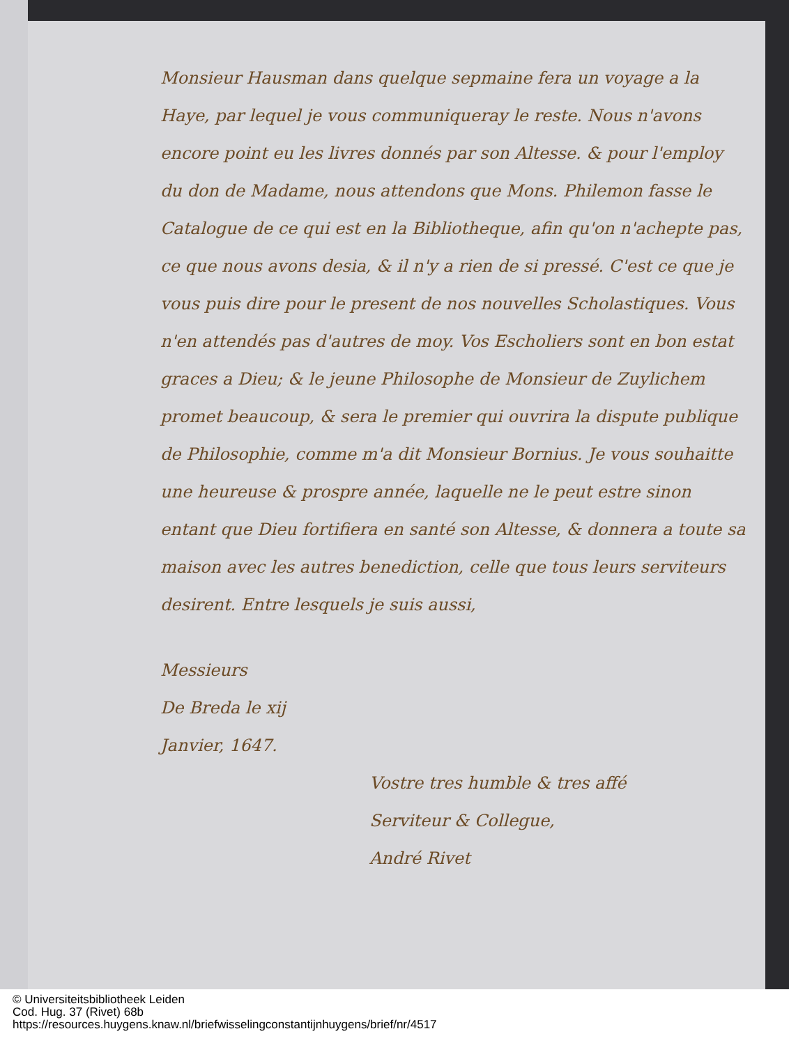Monsieur Hausman dans quelque sepmaine fera un voyage a la Haye, par lequel je vous communiqueray le reste. Nous n'avons encore point eu les livres donnés par son Altesse. & pour l'employ du don de Madame, nous attendons que Mons. Philemon fasse le Catalogue de ce qui est en la Bibliotheque, afin qu'on n'achepte pas, ce que nous avons desia, & il n'y a rien de si pressé. C'est ce que je vous puis dire pour le present de nos nouvelles Scholastiques. Vous n'en attendés pas d'autres de moy. Vos Escholiers sont en bon estat graces a Dieu; & le jeune Philosophe de Monsieur de Zuylichem promet beaucoup, & sera le premier qui ouvrira la dispute publique de Philosophie, comme m'a dit Monsieur Bornius. Je vous souhaitte une heureuse & prospre année, laquelle ne le peut estre sinon entant que Dieu fortifiera en santé son Altesse, & donnera a toute sa maison avec les autres benediction, celle que tous leurs serviteurs desirent. Entre lesquels je suis aussi,
Messieurs
De Breda le xij
Janvier, 1647.
Vostre tres humble & tres affé
Serviteur & Collegue,
André Rivet
© Universiteitsbibliotheek Leiden
Cod. Hug. 37 (Rivet) 68b
https://resources.huygens.knaw.nl/briefwisselingconstantijnhuygens/brief/nr/4517